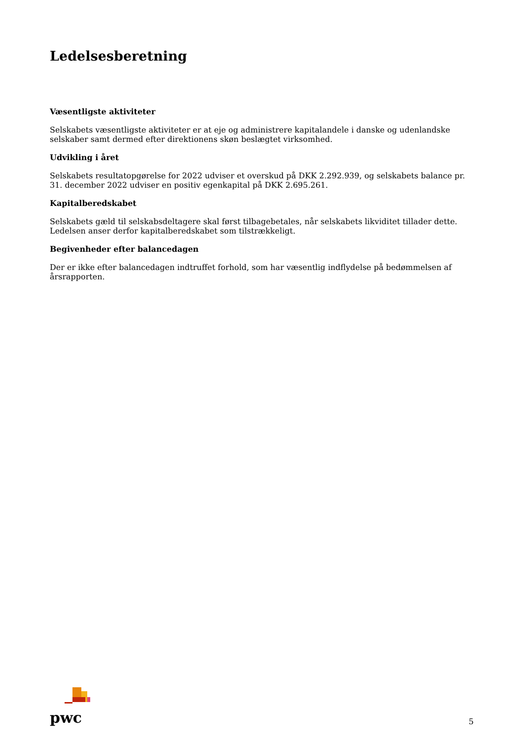Ledelsesberetning
Væsentligste aktiviteter
Selskabets væsentligste aktiviteter er at eje og administrere kapitalandele i danske og udenlandske selskaber samt dermed efter direktionens skøn beslægtet virksomhed.
Udvikling i året
Selskabets resultatopgørelse for 2022 udviser et overskud på DKK 2.292.939, og selskabets balance pr. 31. december 2022 udviser en positiv egenkapital på DKK 2.695.261.
Kapitalberedskabet
Selskabets gæld til selskabsdeltagere skal først tilbagebetales, når selskabets likviditet tillader dette. Ledelsen anser derfor kapitalberedskabet som tilstrækkeligt.
Begivenheder efter balancedagen
Der er ikke efter balancedagen indtruffet forhold, som har væsentlig indflydelse på bedømmelsen af årsrapporten.
pwc
5